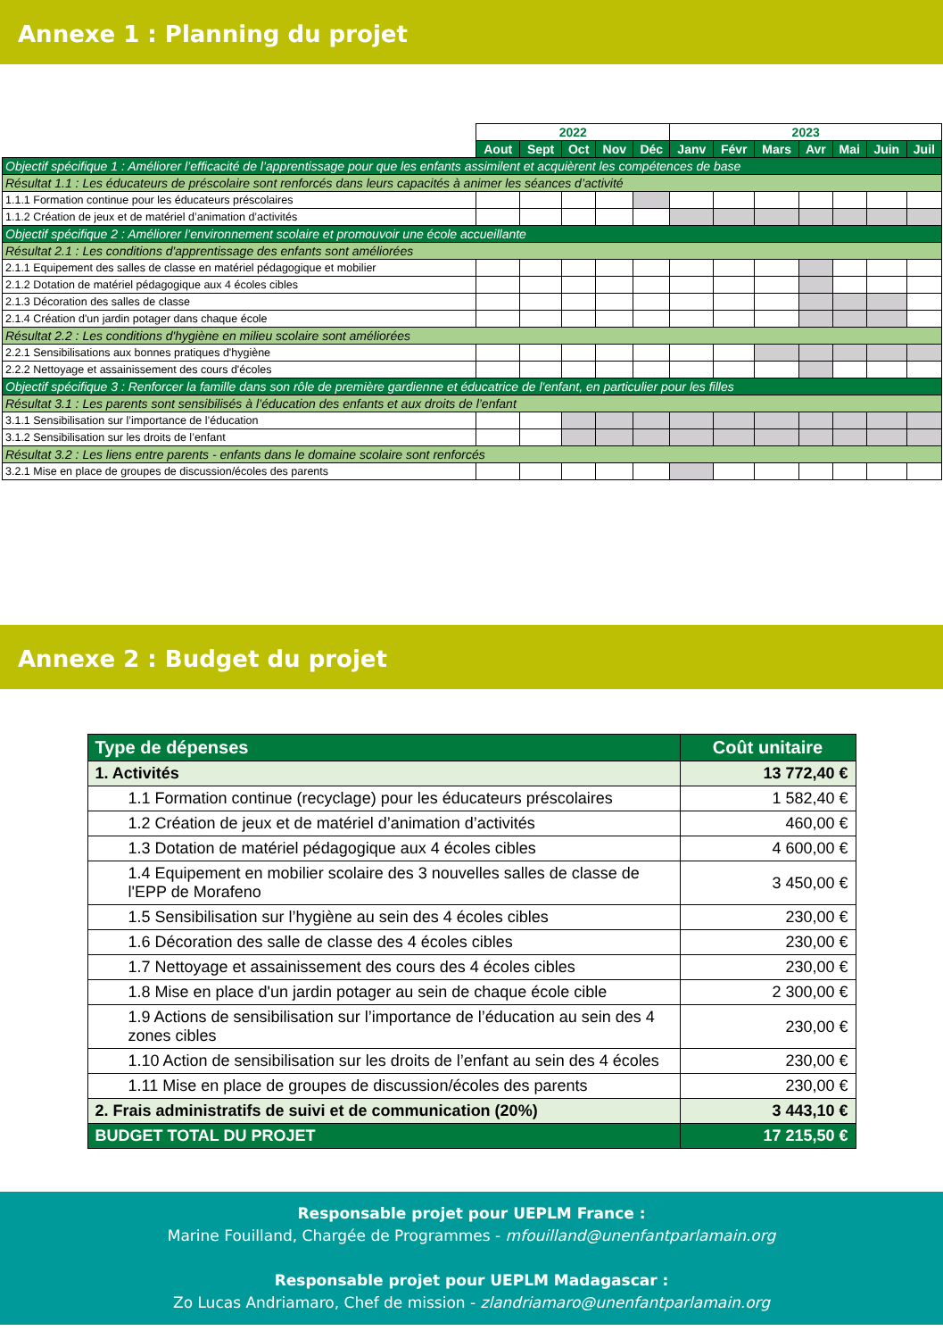Annexe 1 : Planning du projet
| | 2022 | | | | | 2023 | | | | | | |
| --- | --- | --- | --- | --- | --- | --- | --- | --- | --- | --- | --- | --- |
| | Aout | Sept | Oct | Nov | Déc | Janv | Févr | Mars | Avr | Mai | Juin | Juil |
| Objectif spécifique 1 : Améliorer l’efficacité de l’apprentissage pour que les enfants assimilent et acquièrent les compétences de base | | | | | | | | | | | | |
| Résultat 1.1 : Les éducateurs de préscolaire sont renforcés dans leurs capacités à animer les séances d’activité | | | | | | | | | | | | |
| 1.1.1 Formation continue pour les éducateurs préscolaires | | | | | | | | | | | | |
| 1.1.2 Création de jeux et de matériel d’animation d’activités | | | | | | | | | | | | |
| Objectif spécifique 2 : Améliorer l’environnement scolaire et promouvoir une école accueillante | | | | | | | | | | | | |
| Résultat 2.1 : Les conditions d'apprentissage des enfants sont améliorées | | | | | | | | | | | | |
| 2.1.1 Equipement des salles de classe en matériel pédagogique et mobilier | | | | | | | | | | | | |
| 2.1.2 Dotation de matériel pédagogique aux 4 écoles cibles | | | | | | | | | | | | |
| 2.1.3 Décoration des salles de classe | | | | | | | | | | | | |
| 2.1.4 Création d'un jardin potager dans chaque école | | | | | | | | | | | | |
| Résultat 2.2 : Les conditions d'hygiène en milieu scolaire sont améliorées | | | | | | | | | | | | |
| 2.2.1 Sensibilisations aux bonnes pratiques d'hygiène | | | | | | | | | | | | |
| 2.2.2 Nettoyage et assainissement des cours d'écoles | | | | | | | | | | | | |
| Objectif spécifique 3 : Renforcer la famille dans son rôle de première gardienne et éducatrice de l'enfant, en particulier pour les filles | | | | | | | | | | | | |
| Résultat 3.1 : Les parents sont sensibilisés à l’éducation des enfants et aux droits de l’enfant | | | | | | | | | | | | |
| 3.1.1 Sensibilisation sur l’importance de l’éducation | | | | | | | | | | | | |
| 3.1.2 Sensibilisation sur les droits de l’enfant | | | | | | | | | | | | |
| Résultat 3.2 : Les liens entre parents - enfants dans le domaine scolaire sont renforcés | | | | | | | | | | | | |
| 3.2.1 Mise en place de groupes de discussion/écoles des parents | | | | | | | | | | | | |
Annexe 2 : Budget du projet
| Type de dépenses | Coût unitaire |
| --- | --- |
| 1. Activités | 13 772,40 € |
| 1.1 Formation continue (recyclage) pour les éducateurs préscolaires | 1 582,40 € |
| 1.2 Création de jeux et de matériel d’animation d’activités | 460,00 € |
| 1.3 Dotation de matériel pédagogique aux 4 écoles cibles | 4 600,00 € |
| 1.4 Equipement en mobilier scolaire des 3 nouvelles salles de classe de l'EPP de Morafeno | 3 450,00 € |
| 1.5 Sensibilisation sur l’hygiène au sein des 4 écoles cibles | 230,00 € |
| 1.6 Décoration des salle de classe des 4 écoles cibles | 230,00 € |
| 1.7 Nettoyage et assainissement des cours des 4 écoles cibles | 230,00 € |
| 1.8 Mise en place d'un jardin potager au sein de chaque école cible | 2 300,00 € |
| 1.9 Actions de sensibilisation sur l’importance de l’éducation au sein des 4 zones cibles | 230,00 € |
| 1.10 Action de sensibilisation sur les droits de l’enfant au sein des 4 écoles | 230,00 € |
| 1.11 Mise en place de groupes de discussion/écoles des parents | 230,00 € |
| 2. Frais administratifs de suivi et de communication (20%) | 3 443,10 € |
| BUDGET TOTAL DU PROJET | 17 215,50 € |
Responsable projet pour UEPLM France :
Marine Fouilland, Chargée de Programmes - mfouilland@unenfantparlamain.org
Responsable projet pour UEPLM Madagascar :
Zo Lucas Andriamaro, Chef de mission - zlandriamaro@unenfantparlamain.org